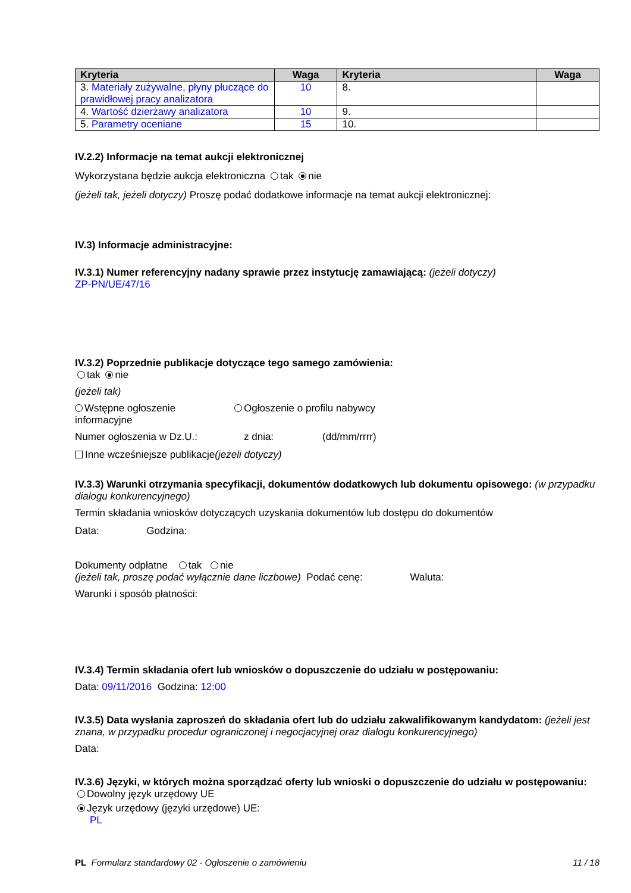| Kryteria | Waga | Kryteria | Waga |
| --- | --- | --- | --- |
| 3. Materiały zużywalne, płyny płuczące do prawidłowej pracy analizatora | 10 | 8. | |
| 4. Wartość dzierżawy analizatora | 10 | 9. | |
| 5. Parametry oceniane | 15 | 10. | |
IV.2.2) Informacje na temat aukcji elektronicznej
Wykorzystana będzie aukcja elektroniczna tak nie
(jeżeli tak, jeżeli dotyczy) Proszę podać dodatkowe informacje na temat aukcji elektronicznej:
IV.3) Informacje administracyjne:
IV.3.1) Numer referencyjny nadany sprawie przez instytucję zamawiającą: (jeżeli dotyczy)
ZP-PN/UE/47/16
IV.3.2) Poprzednie publikacje dotyczące tego samego zamówienia:
tak nie
(jeżeli tak)
Wstępne ogłoszenie informacyjne
Ogłoszenie o profilu nabywcy
Numer ogłoszenia w Dz.U.: z dnia: (dd/mm/rrrr)
Inne wcześniejsze publikacje(jeżeli dotyczy)
IV.3.3) Warunki otrzymania specyfikacji, dokumentów dodatkowych lub dokumentu opisowego: (w przypadku dialogu konkurencyjnego)
Termin składania wniosków dotyczących uzyskania dokumentów lub dostępu do dokumentów
Data: Godzina:
Dokumenty odpłatne tak nie
(jeżeli tak, proszę podać wyłącznie dane liczbowe) Podać cenę: Waluta:
Warunki i sposób płatności:
IV.3.4) Termin składania ofert lub wniosków o dopuszczenie do udziału w postępowaniu:
Data: 09/11/2016 Godzina: 12:00
IV.3.5) Data wysłania zaproszeń do składania ofert lub do udziału zakwalifikowanym kandydatom: (jeżeli jest znana, w przypadku procedur ograniczonej i negocjacyjnej oraz dialogu konkurencyjnego)
Data:
IV.3.6) Języki, w których można sporządzać oferty lub wnioski o dopuszczenie do udziału w postępowaniu:
Dowolny język urzędowy UE
Język urzędowy (języki urzędowe) UE:
PL
PL Formularz standardowy 02 - Ogłoszenie o zamówieniu 11 / 18